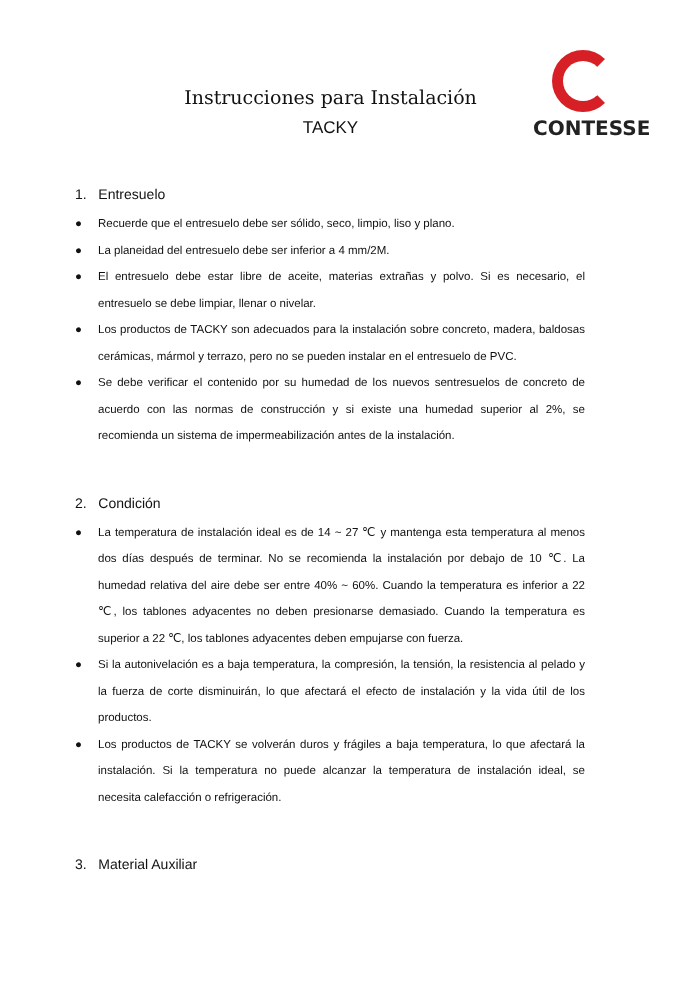CONTESSE
Instrucciones para Instalación
TACKY
1. Entresuelo
● Recuerde que el entresuelo debe ser sólido, seco, limpio, liso y plano.
● La planeidad del entresuelo debe ser inferior a 4 mm/2M.
● El entresuelo debe estar libre de aceite, materias extrañas y polvo. Si es necesario, el entresuelo se debe limpiar, llenar o nivelar.
● Los productos de TACKY son adecuados para la instalación sobre concreto, madera, baldosas cerámicas, mármol y terrazo, pero no se pueden instalar en el entresuelo de PVC.
● Se debe verificar el contenido por su humedad de los nuevos sentresuelos de concreto de acuerdo con las normas de construcción y si existe una humedad superior al 2%, se recomienda un sistema de impermeabilización antes de la instalación.
2. Condición
● La temperatura de instalación ideal es de 14 ~ 27 ℃ y mantenga esta temperatura al menos dos días después de terminar. No se recomienda la instalación por debajo de 10 ℃. La humedad relativa del aire debe ser entre 40% ~ 60%. Cuando la temperatura es inferior a 22 ℃, los tablones adyacentes no deben presionarse demasiado. Cuando la temperatura es superior a 22 ℃, los tablones adyacentes deben empujarse con fuerza.
● Si la autonivelación es a baja temperatura, la compresión, la tensión, la resistencia al pelado y la fuerza de corte disminuirán, lo que afectará el efecto de instalación y la vida útil de los productos.
● Los productos de TACKY se volverán duros y frágiles a baja temperatura, lo que afectará la instalación. Si la temperatura no puede alcanzar la temperatura de instalación ideal, se necesita calefacción o refrigeración.
3. Material Auxiliar